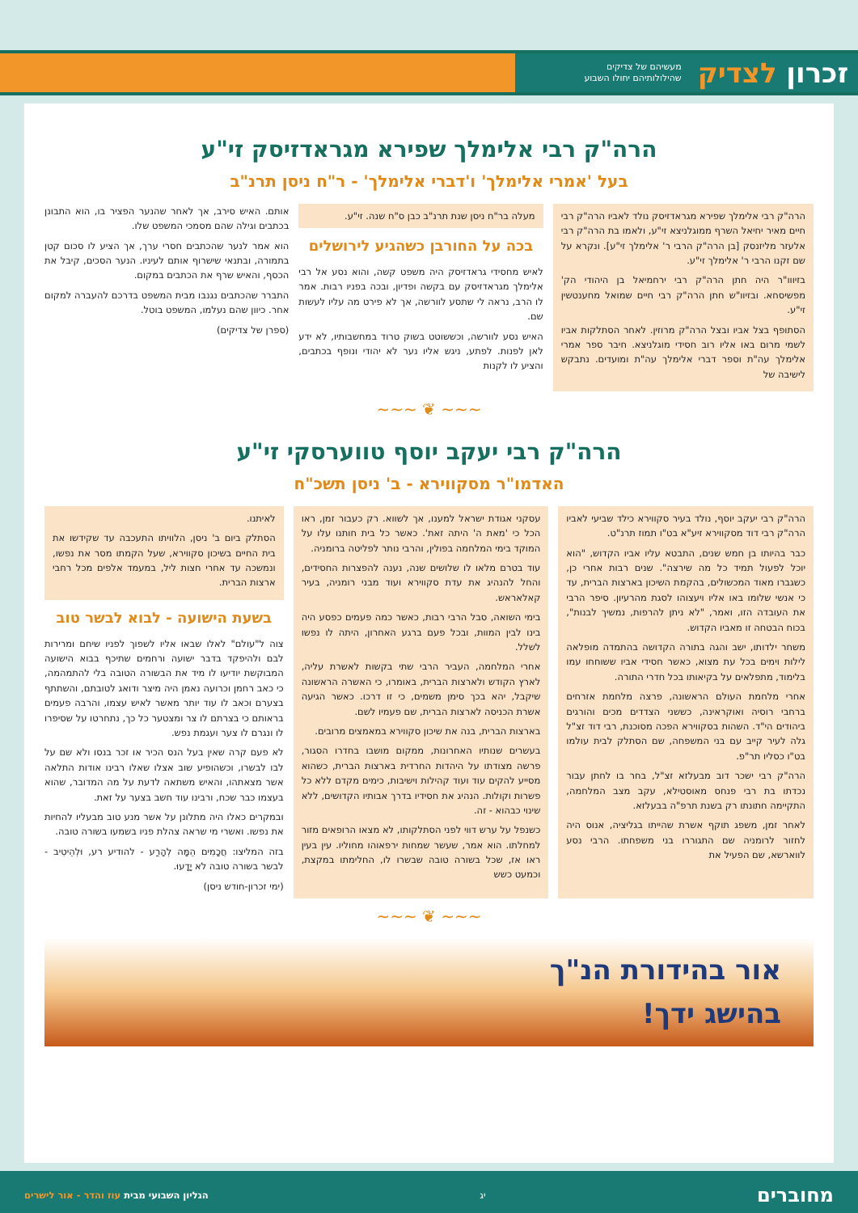זכרון לצדיק
מעשיהם של צדיקים
שהילולותיהם יחולו השבוע
הרה"ק רבי אלימלך שפירא מגראדזיסק זי"ע
בעל 'אמרי אלימלך' ו'דברי אלימלך' - ר"ח ניסן תרנ"ב
הרה"ק רבי אלימלך שפירא מגראדזיסק נולד לאביו הרה"ק רבי חיים מאיר יחיאל השרף ממוגלניצא זי"ע, ולאמו בת הרה"ק רבי אלעזר מליזנסק [בן הרה"ק הרבי ר' אלימלך זי"ע]. ונקרא על שם זקנו הרבי ר' אלימלך זי"ע.
בזיווו"ר היה חתן הרה"ק רבי ירחמיאל בן היהודי הק' מפשיסחא. ובזיוו"ש חתן הרה"ק רבי חיים שמואל מחענטשין זי"ע.
הסתופף בצל אביו ובצל הרה"ק מרוזין. לאחר הסתלקות אביו לשמי מרום באו אליו רוב חסידי מוגלניצא. חיבר ספר אמרי אלימלך עה"ת וספר דברי אלימלך עה"ת ומועדים. נתבקש לישיבה של
מעלה בר"ח ניסן שנת תרנ"ב כבן ס"ח שנה. זי"ע.
בכה על החורבן כשהגיע לירושלים
לאיש מחסידי גראדזיסק היה משפט קשה, והוא נסע אל רבי אלימלך מגראדזיסק עם בקשה ופדיון, ובכה בפניו רבות. אמר לו הרב, נראה לי שתסע לוורשה, אך לא פירט מה עליו לעשות שם.
האיש נסע לוורשה, וכששוטט בשוק טרוד במחשבותיו, לא ידע לאן לפנות. לפתע, ניגש אליו נער לא יהודי ונופף בכתבים, והציע לו לקנות
אותם. האיש סירב, אך לאחר שהנער הפציר בו, הוא התבונן בכתבים וגילה שהם מסמכי המשפט שלו.
הוא אמר לנער שהכתבים חסרי ערך, אך הציע לו סכום קטן בתמורה, ובתנאי שישרוף אותם לעיניו. הנער הסכים, קיבל את הכסף, והאיש שרף את הכתבים במקום.
התברר שהכתבים נגנבו מבית המשפט בדרכם להעברה למקום אחר. כיוון שהם נעלמו, המשפט בוטל.
(ספרן של צדיקים)
~~~ ❦ ~~~
הרה"ק רבי יעקב יוסף טווערסקי זי"ע
האדמו"ר מסקווירא - ב' ניסן תשכ"ח
הרה"ק רבי יעקב יוסף, נולד בעיר סקווירא כילד שביעי לאביו הרה"ק רבי דוד מסקווירא זיע"א בט"ו תמוז תרנ"ט.
כבר בהיותו בן חמש שנים, התבטא עליו אביו הקדוש, "הוא יוכל לפעול תמיד כל מה שירצה". שנים רבות אחרי כן, כשגברו מאוד המכשולים, בהקמת השיכון בארצות הברית, עד כי אנשי שלומו באו אליו ויעצוהו לסגת מהרעיון. סיפר הרבי את העובדה הזו, ואמר, "לא ניתן להרפות, נמשיך לבנות", בכוח הבטחה זו מאביו הקדוש.
משחר ילדותו, ישב והגה בתורה הקדושה בהתמדה מופלאה לילות וימים בכל עת מצוא, כאשר חסידי אביו ששוחחו עמו בלימוד, מתפלאים על בקיאותו בכל חדרי התורה.
אחרי מלחמת העולם הראשונה, פרצה מלחמת אזרחים ברחבי רוסיה ואוקראינה, כששני הצדדים מכים והורגים ביהודים הי"ד. השהות בסקווירא הפכה מסוכנת, רבי דוד זצ"ל גלה לעיר קייב עם בני המשפחה, שם הסתלק לבית עולמו בט"ו כסליו תר"פ.
הרה"ק רבי ישכר דוב מבעלזא זצ"ל, בחר בו לחתן עבור נכדתו בת רבי פנחס מאוסטילא, עקב מצב המלחמה, התקיימה חתונתו רק בשנת תרפ"ה בבעלזא.
לאחר זמן, משפג תוקף אשרת שהייתו בגליציה, אנוס היה לחזור לרומניה שם התגוררו בני משפחתו. הרבי נסע לווארשא, שם הפעיל את
עסקני אגודת ישראל למענו, אך לשווא. רק כעבור זמן, ראו הכל כי 'מאת ה' היתה זאת'. כאשר כל בית חותנו עלו על המוקד בימי המלחמה בפולין, והרבי נותר לפליטה ברומניה.
עוד בטרם מלאו לו שלושים שנה, נענה להפצרות החסידים, והחל להנהיג את עדת סקווירא ועוד מבני רומניה, בעיר קאלאראש.
בימי השואה, סבל הרבי רבות, כאשר כמה פעמים כפסע היה בינו לבין המוות, ובכל פעם ברגע האחרון, היתה לו נפשו לשלל.
אחרי המלחמה, העביר הרבי שתי בקשות לאשרת עליה, לארץ הקודש ולארצות הברית, באומרו, כי האשרה הראשונה שיקבל, יהא בכך סימן משמים, כי זו דרכו. כאשר הגיעה אשרת הכניסה לארצות הברית, שם פעמיו לשם.
בארצות הברית, בנה את שיכון סקווירא במאמצים מרובים.
בעשרים שנותיו האחרונות, ממקום מושבו בחדרו הסגור, פרשה מצודתו על היהדות החרדית בארצות הברית, כשהוא מסייע להקים עוד ועוד קהילות וישיבות, כימים מקדם ללא כל פשרות וקולות. הנהיג את חסידיו בדרך אבותיו הקדושים, ללא שינוי כבהוא - זה.
כשנפל על ערש דווי לפני הסתלקותו, לא מצאו הרופאים מזור למחלתו. הוא אמר, שעשר שמחות ירפאוהו מחוליו. עין בעין ראו אז, שכל בשורה טובה שבשרו לו, החלימתו במקצת, וכמעט כשש
לאיתנו.
הסתלק ביום ב' ניסן, הלוויתו התעכבה עד שקידשו את בית החיים בשיכון סקווירא, שעל הקמתו מסר את נפשו, ונמשכה עד אחרי חצות ליל, במעמד אלפים מכל רחבי ארצות הברית.
בשעת הישועה - לבוא לבשר טוב
צוה ל"עולם" לאלו שבאו אליו לשפוך לפניו שיחם ומרירות לבם ולהיפקד בדבר ישועה ורחמים שתיכף בבוא הישועה המבוקשת יודיעו לו מיד את הבשורה הטובה בלי להתמהמה, כי כאב רחמן וכרועה נאמן היה מיצר ודואג לטובתם, והשתתף בצערם וכאב לו עוד יותר מאשר לאיש עצמו, והרבה פעמים בראותם כי בצרתם לו צר ומצטער כל כך, נתחרטו על שסיפרו לו ונגרם לו צער ועגמת נפש.
לא פעם קרה שאין בעל הנס הכיר או זכר בנסו ולא שם על לבו לבשרו, וכשהופיע שוב אצלו שאלו רבינו אודות התלאה אשר מצאתהו, והאיש משתאה לדעת על מה המדובר, שהוא בעצמו כבר שכח, ורבינו עוד חשב בצער על זאת.
ובמקרים כאלו היה מתלונן על אשר מנע טוב מבעליו להחיות את נפשו. ואשרי מי שראה צהלת פניו בשמעו בשורה טובה.
בזה המליצו: חֲכָמִים הֵמָּה לְהָרַע - להודיע רע, וּלְהֵיטִיב - לבשר בשורה טובה לֹא יָדָעוּ.
(ימי זכרון-חודש ניסן)
~~~ ❦ ~~~
אור בהידורת הנ"ך
בהישג ידך!
מחוברים
יג
הגליון השבועי מבית עוז והדר - אור לישרים